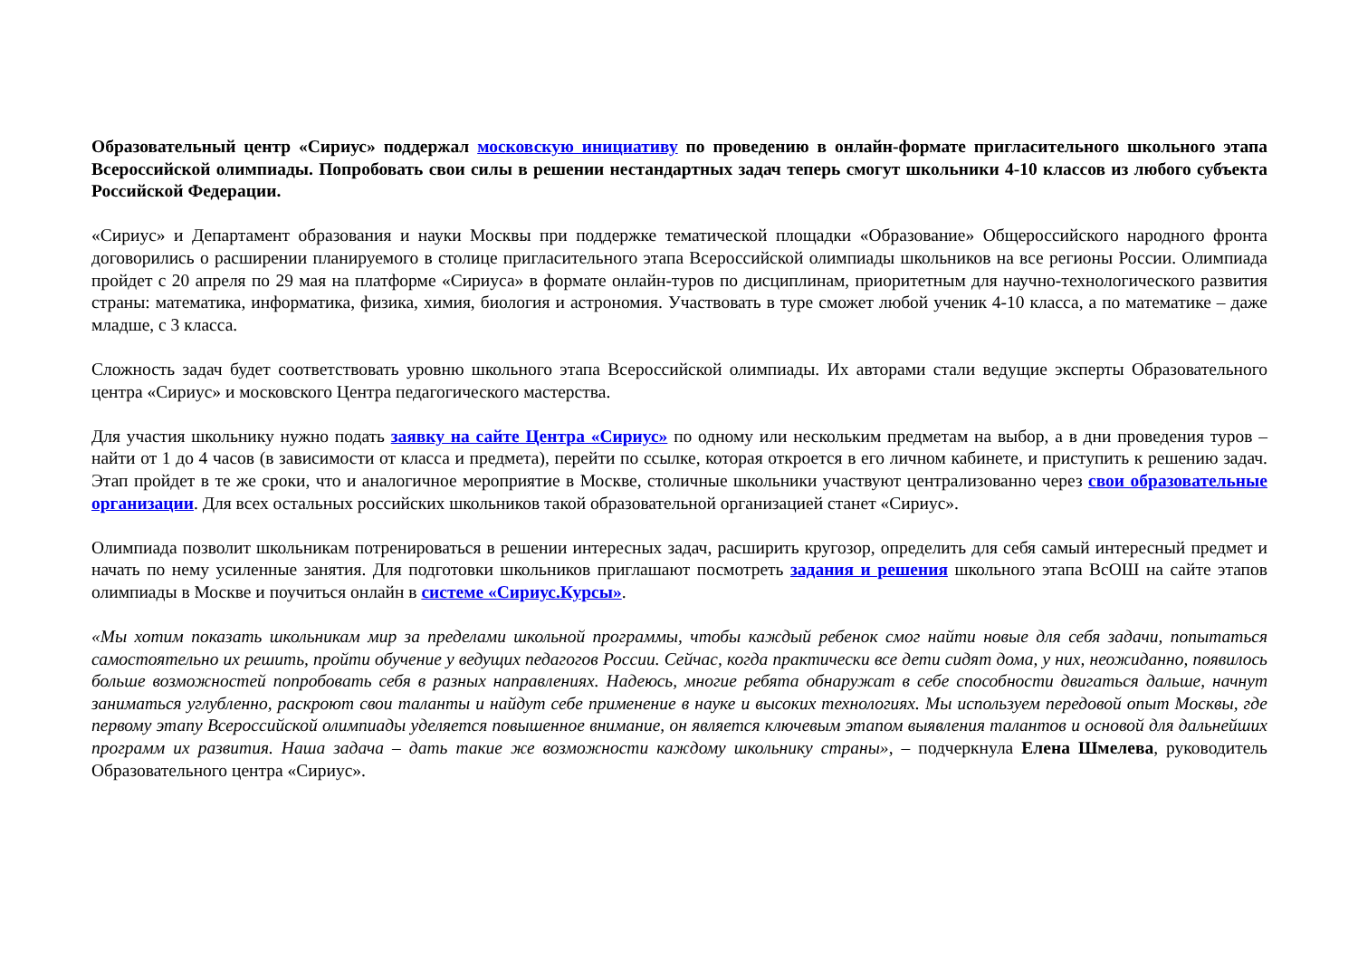Образовательный центр «Сириус» поддержал московскую инициативу по проведению в онлайн-формате пригласительного школьного этапа Всероссийской олимпиады. Попробовать свои силы в решении нестандартных задач теперь смогут школьники 4-10 классов из любого субъекта Российской Федерации.
«Сириус» и Департамент образования и науки Москвы при поддержке тематической площадки «Образование» Общероссийского народного фронта договорились о расширении планируемого в столице пригласительного этапа Всероссийской олимпиады школьников на все регионы России. Олимпиада пройдет с 20 апреля по 29 мая на платформе «Сириуса» в формате онлайн-туров по дисциплинам, приоритетным для научно-технологического развития страны: математика, информатика, физика, химия, биология и астрономия. Участвовать в туре сможет любой ученик 4-10 класса, а по математике – даже младше, с 3 класса.
Сложность задач будет соответствовать уровню школьного этапа Всероссийской олимпиады. Их авторами стали ведущие эксперты Образовательного центра «Сириус» и московского Центра педагогического мастерства.
Для участия школьнику нужно подать заявку на сайте Центра «Сириус» по одному или нескольким предметам на выбор, а в дни проведения туров – найти от 1 до 4 часов (в зависимости от класса и предмета), перейти по ссылке, которая откроется в его личном кабинете, и приступить к решению задач. Этап пройдет в те же сроки, что и аналогичное мероприятие в Москве, столичные школьники участвуют централизованно через свои образовательные организации. Для всех остальных российских школьников такой образовательной организацией станет «Сириус».
Олимпиада позволит школьникам потренироваться в решении интересных задач, расширить кругозор, определить для себя самый интересный предмет и начать по нему усиленные занятия. Для подготовки школьников приглашают посмотреть задания и решения школьного этапа ВсОШ на сайте этапов олимпиады в Москве и поучиться онлайн в системе «Сириус.Курсы».
«Мы хотим показать школьникам мир за пределами школьной программы, чтобы каждый ребенок смог найти новые для себя задачи, попытаться самостоятельно их решить, пройти обучение у ведущих педагогов России. Сейчас, когда практически все дети сидят дома, у них, неожиданно, появилось больше возможностей попробовать себя в разных направлениях. Надеюсь, многие ребята обнаружат в себе способности двигаться дальше, начнут заниматься углубленно, раскроют свои таланты и найдут себе применение в науке и высоких технологиях. Мы используем передовой опыт Москвы, где первому этапу Всероссийской олимпиады уделяется повышенное внимание, он является ключевым этапом выявления талантов и основой для дальнейших программ их развития. Наша задача – дать такие же возможности каждому школьнику страны», – подчеркнула Елена Шмелева, руководитель Образовательного центра «Сириус».